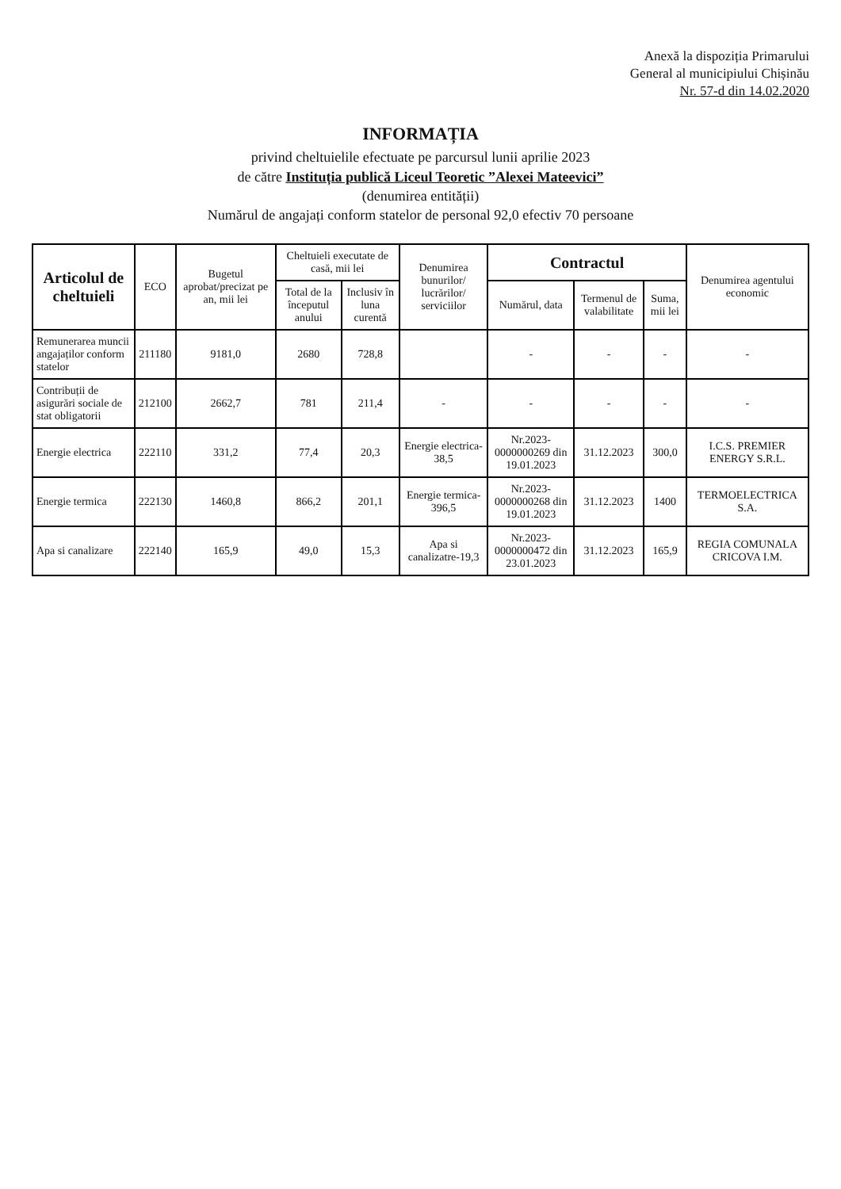Anexă la dispoziția Primarului
General al municipiului Chișinău
Nr. 57-d din 14.02.2020
INFORMAȚIA
privind cheltuielile efectuate pe parcursul lunii aprilie 2023
de către Instituția publică Liceul Teoretic ”Alexei Mateevici”
(denumirea entității)
Numărul de angajați conform statelor de personal 92,0 efectiv 70 persoane
| Articolul de cheltuieli | ECO | Bugetul aprobat/precizat pe an, mii lei | Cheltuieli executate de casă, mii lei | | Denumirea bunurilor/ lucrărilor/ serviciilor | Contractul | | | Denumirea agentului economic |
| --- | --- | --- | --- | --- | --- | --- | --- | --- | --- |
| | | | Total de la începutul anului | Inclusiv în luna curentă | | Numărul, data | Termenul de valabilitate | Suma, mii lei | |
| Remunerarea muncii angajaților conform statelor | 211180 | 9181,0 | 2680 | 728,8 | | - | - | - | - |
| Contribuții de asigurări sociale de stat obligatorii | 212100 | 2662,7 | 781 | 211,4 | - | - | - | - | - |
| Energie electrica | 222110 | 331,2 | 77,4 | 20,3 | Energie electrica-38,5 | Nr.2023-0000000269 din 19.01.2023 | 31.12.2023 | 300,0 | I.C.S. PREMIER ENERGY S.R.L. |
| Energie termica | 222130 | 1460,8 | 866,2 | 201,1 | Energie termica-396,5 | Nr.2023-0000000268 din 19.01.2023 | 31.12.2023 | 1400 | TERMOELECTRICA S.A. |
| Apa si canalizare | 222140 | 165,9 | 49,0 | 15,3 | Apa si canalizatre-19,3 | Nr.2023-0000000472 din 23.01.2023 | 31.12.2023 | 165,9 | REGIA COMUNALA CRICOVA I.M. |